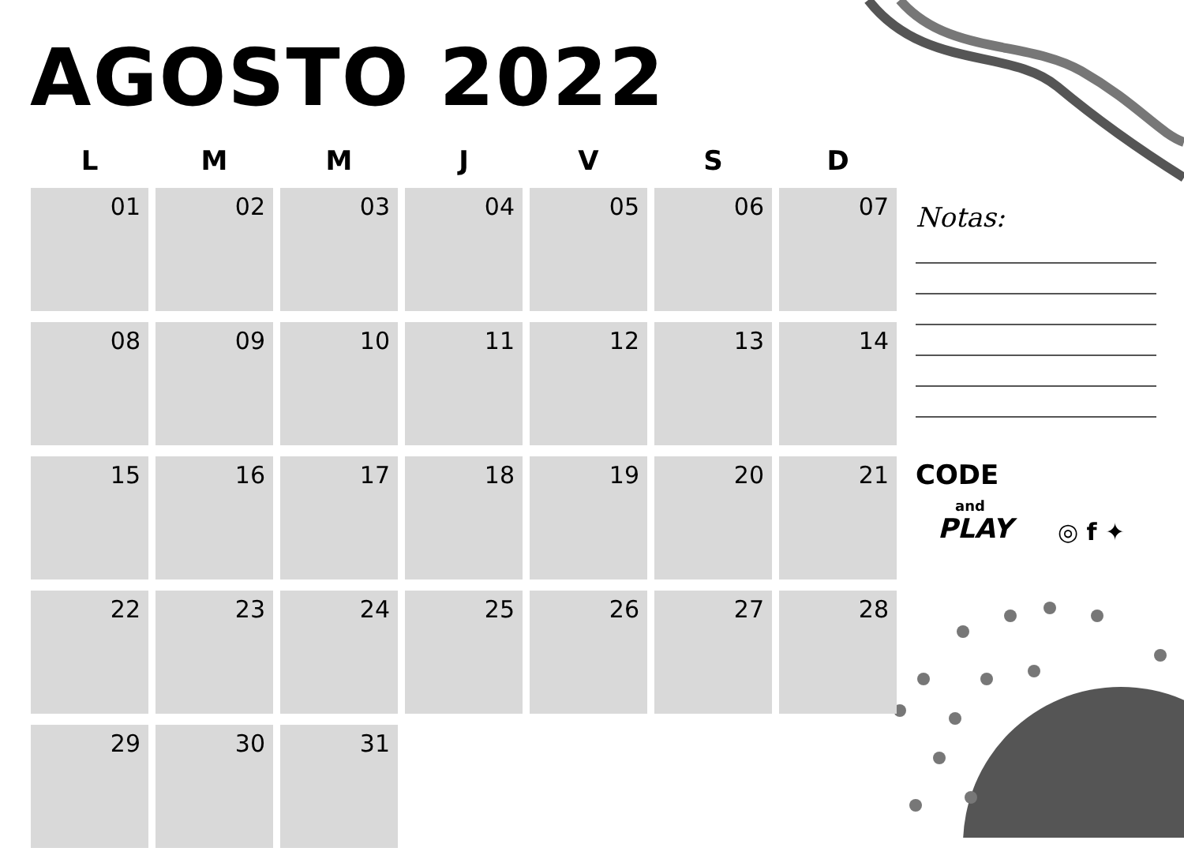AGOSTO 2022
| L | M | M | J | V | S | D |
| --- | --- | --- | --- | --- | --- | --- |
| 01 | 02 | 03 | 04 | 05 | 06 | 07 |
| 08 | 09 | 10 | 11 | 12 | 13 | 14 |
| 15 | 16 | 17 | 18 | 19 | 20 | 21 |
| 22 | 23 | 24 | 25 | 26 | 27 | 28 |
| 29 | 30 | 31 | | | | |
Notas:
CODE
and
PLAY
◎ f ✦